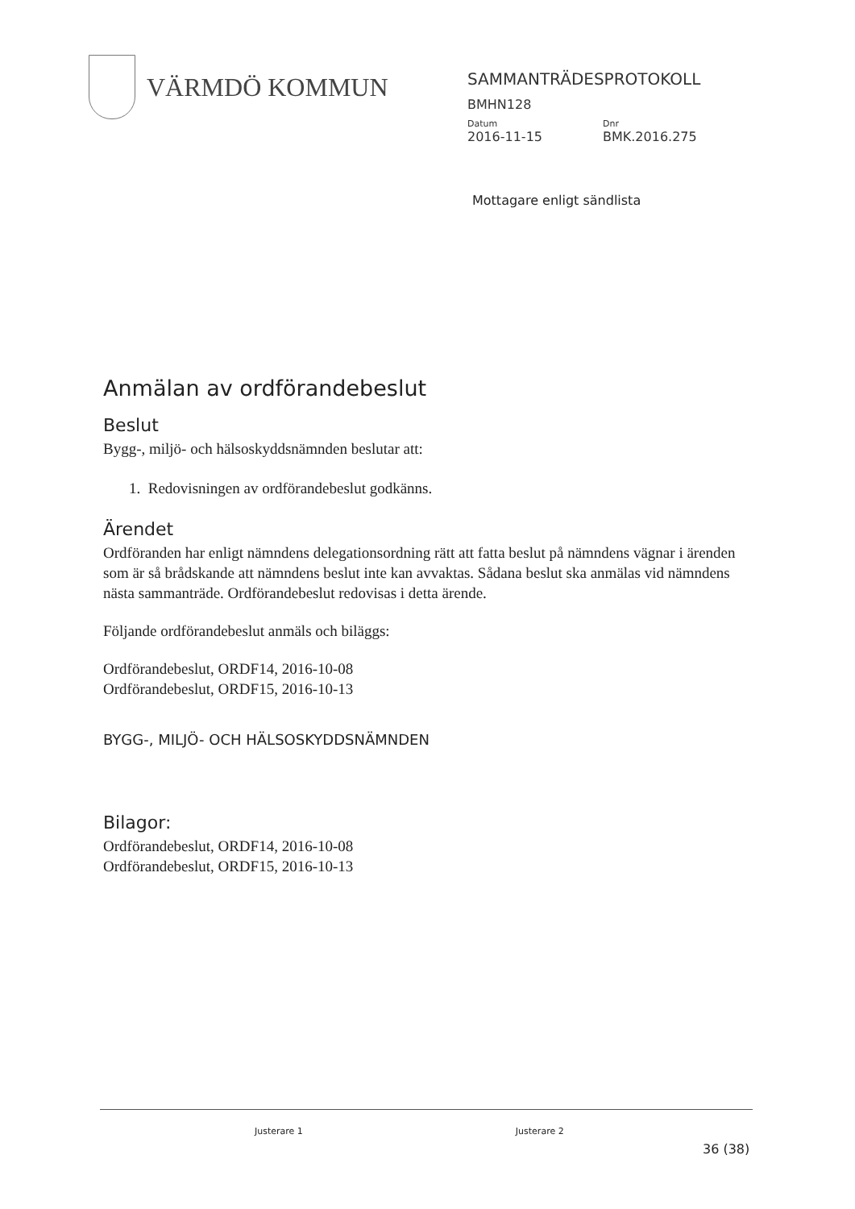VÄRMDÖ KOMMUN
SAMMANTRÄDESPROTOKOLL
BMHN128
Datum Dnr
2016-11-15 BMK.2016.275
Mottagare enligt sändlista
Anmälan av ordförandebeslut
Beslut
Bygg-, miljö- och hälsoskyddsnämnden beslutar att:
1. Redovisningen av ordförandebeslut godkänns.
Ärendet
Ordföranden har enligt nämndens delegationsordning rätt att fatta beslut på nämndens vägnar i ärenden som är så brådskande att nämndens beslut inte kan avvaktas. Sådana beslut ska anmälas vid nämndens nästa sammanträde. Ordförandebeslut redovisas i detta ärende.
Följande ordförandebeslut anmäls och biläggs:
Ordförandebeslut, ORDF14, 2016-10-08
Ordförandebeslut, ORDF15, 2016-10-13
BYGG-, MILJÖ- OCH HÄLSOSKYDDSNÄMNDEN
Bilagor:
Ordförandebeslut, ORDF14, 2016-10-08
Ordförandebeslut, ORDF15, 2016-10-13
Justerare 1 Justerare 2
36 (38)